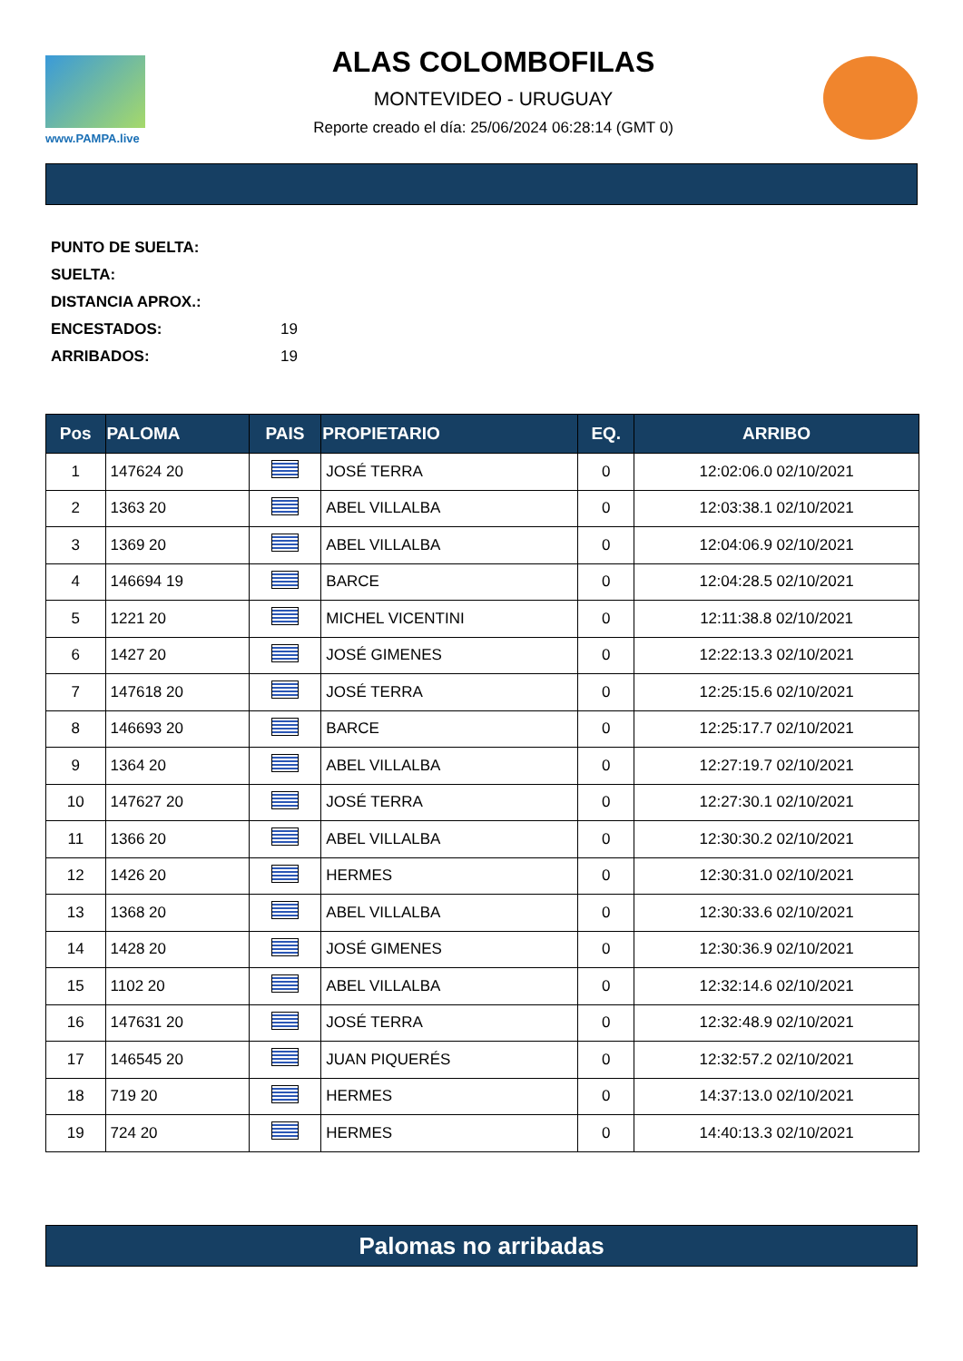www.PAMPA.live
ALAS COLOMBOFILAS
MONTEVIDEO - URUGUAY
Reporte creado el día: 25/06/2024 06:28:14 (GMT 0)
PUNTO DE SUELTA:
SUELTA:
DISTANCIA APROX.:
ENCESTADOS: 19
ARRIBADOS: 19
| Pos | PALOMA | PAIS | PROPIETARIO | EQ. | ARRIBO |
| --- | --- | --- | --- | --- | --- |
| 1 | 147624 20 | | JOSÉ TERRA | 0 | 12:02:06.0 02/10/2021 |
| 2 | 1363 20 | | ABEL VILLALBA | 0 | 12:03:38.1 02/10/2021 |
| 3 | 1369 20 | | ABEL VILLALBA | 0 | 12:04:06.9 02/10/2021 |
| 4 | 146694 19 | | BARCE | 0 | 12:04:28.5 02/10/2021 |
| 5 | 1221 20 | | MICHEL VICENTINI | 0 | 12:11:38.8 02/10/2021 |
| 6 | 1427 20 | | JOSÉ GIMENES | 0 | 12:22:13.3 02/10/2021 |
| 7 | 147618 20 | | JOSÉ TERRA | 0 | 12:25:15.6 02/10/2021 |
| 8 | 146693 20 | | BARCE | 0 | 12:25:17.7 02/10/2021 |
| 9 | 1364 20 | | ABEL VILLALBA | 0 | 12:27:19.7 02/10/2021 |
| 10 | 147627 20 | | JOSÉ TERRA | 0 | 12:27:30.1 02/10/2021 |
| 11 | 1366 20 | | ABEL VILLALBA | 0 | 12:30:30.2 02/10/2021 |
| 12 | 1426 20 | | HERMES | 0 | 12:30:31.0 02/10/2021 |
| 13 | 1368 20 | | ABEL VILLALBA | 0 | 12:30:33.6 02/10/2021 |
| 14 | 1428 20 | | JOSÉ GIMENES | 0 | 12:30:36.9 02/10/2021 |
| 15 | 1102 20 | | ABEL VILLALBA | 0 | 12:32:14.6 02/10/2021 |
| 16 | 147631 20 | | JOSÉ TERRA | 0 | 12:32:48.9 02/10/2021 |
| 17 | 146545 20 | | JUAN PIQUERÉS | 0 | 12:32:57.2 02/10/2021 |
| 18 | 719 20 | | HERMES | 0 | 14:37:13.0 02/10/2021 |
| 19 | 724 20 | | HERMES | 0 | 14:40:13.3 02/10/2021 |
Palomas no arribadas